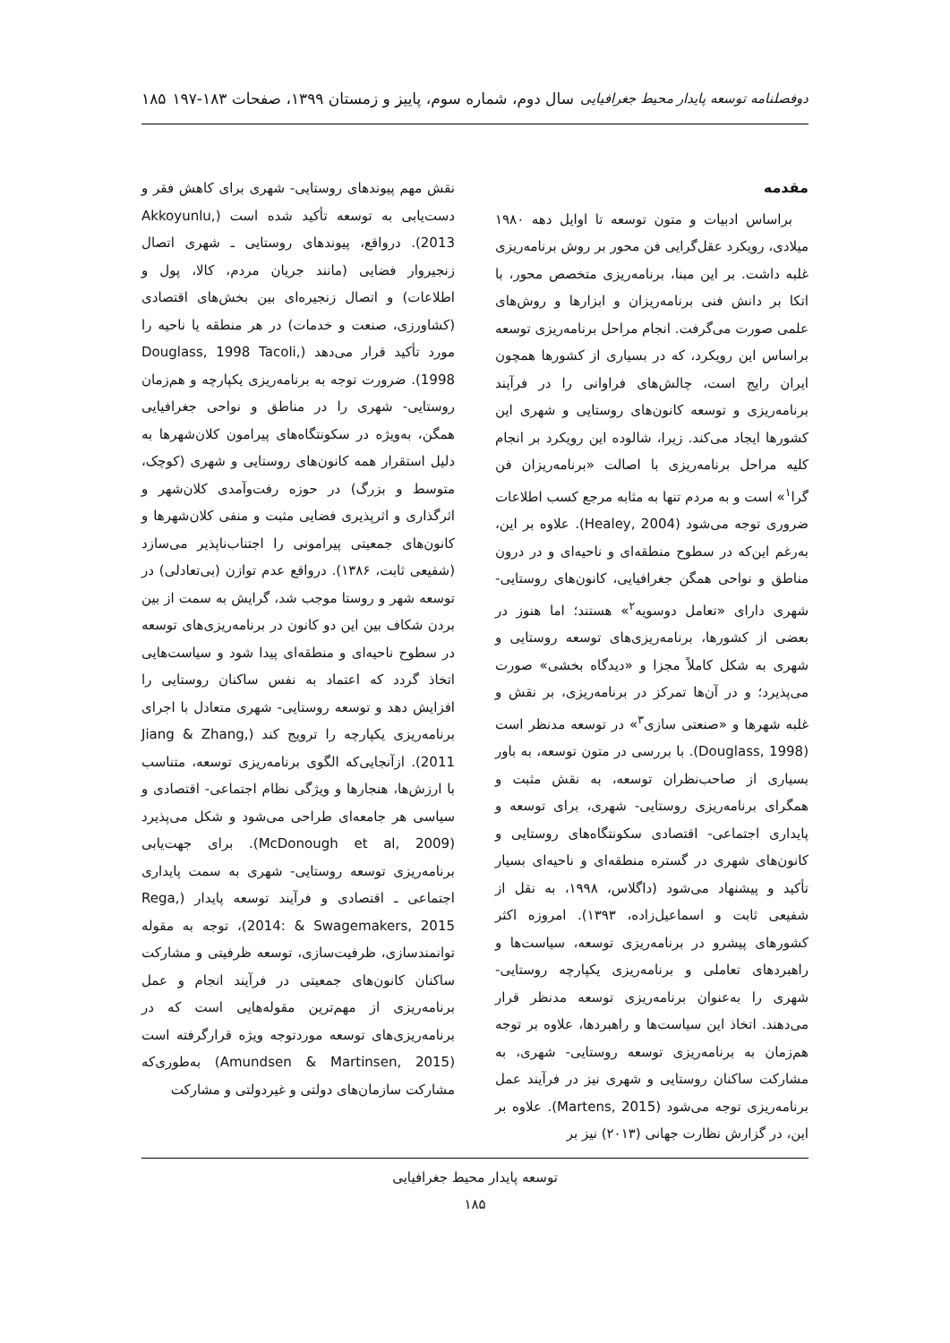دوفصلنامه توسعه پایدار محیط جغرافیایی سال دوم، شماره سوم، پاییز و زمستان ۱۳۹۹، صفحات ۱۸۳-۱۹۷ ۱۸۵
مقدمه
براساس ادبیات و متون توسعه تا اوایل دهه ۱۹۸۰ میلادی، رویکرد عقل‌گرایی فن محور بر روش برنامه‌ریزی غلبه داشت. بر این مبنا، برنامه‌ریزی متخصص محور، با اتکا بر دانش فنی برنامه‌ریزان و ابزارها و روش‌های علمی صورت می‌گرفت. انجام مراحل برنامه‌ریزی توسعه براساس این رویکرد، که در بسیاری از کشورها همچون ایران رایج است، چالش‌های فراوانی را در فرآیند برنامه‌ریزی و توسعه کانون‌های روستایی و شهری این کشورها ایجاد می‌کند. زیرا، شالوده این رویکرد بر انجام کلیه مراحل برنامه‌ریزی با اصالت «برنامه‌ریزان فن گرا<sup>۱</sup>» است و به مردم تنها به مثابه مرجع کسب اطلاعات ضروری توجه می‌شود (Healey, 2004). علاوه بر این، به‌رغم این‌که در سطوح منطقه‌ای و ناحیه‌ای و در درون مناطق و نواحی همگن جغرافیایی، کانون‌های روستایی- شهری دارای «تعامل دوسویه<sup>۲</sup>» هستند؛ اما هنوز در بعضی از کشورها، برنامه‌ریزی‌های توسعه روستایی و شهری به شکل کاملاً مجزا و «دیدگاه بخشی» صورت می‌پذیرد؛ و در آن‌ها تمرکز در برنامه‌ریزی، بر نقش و غلبه شهرها و «صنعتی سازی<sup>۳</sup>» در توسعه مدنظر است (Douglass, 1998). با بررسی در متون توسعه، به باور بسیاری از صاحب‌نظران توسعه، به نقش مثبت و همگرای برنامه‌ریزی روستایی- شهری، برای توسعه و پایداری اجتماعی- اقتصادی سکونتگاه‌های روستایی و کانون‌های شهری در گستره منطقه‌ای و ناحیه‌ای بسیار تأکید و پیشنهاد می‌شود (داگلاس، ۱۹۹۸، به نقل از شفیعی ثابت و اسماعیل‌زاده، ۱۳۹۳). امروزه اکثر کشورهای پیشرو در برنامه‌ریزی توسعه، سیاست‌ها و راهبردهای تعاملی و برنامه‌ریزی یکپارچه روستایی- شهری را به‌عنوان برنامه‌ریزی توسعه مدنظر قرار می‌دهند. اتخاذ این سیاست‌ها و راهبردها، علاوه بر توجه هم‌زمان به برنامه‌ریزی توسعه روستایی- شهری، به مشارکت ساکنان روستایی و شهری نیز در فرآیند عمل برنامه‌ریزی توجه می‌شود (Martens, 2015). علاوه بر این، در گزارش نظارت جهانی (۲۰۱۳) نیز بر
نقش مهم پیوندهای روستایی- شهری برای کاهش فقر و دست‌یابی به توسعه تأکید شده است (Akkoyunlu, 2013). درواقع، پیوندهای روستایی ـ شهری اتصال زنجیروار فضایی (مانند جریان مردم، کالا، پول و اطلاعات) و اتصال زنجیره‌ای بین بخش‌های اقتصادی (کشاورزی، صنعت و خدمات) در هر منطقه یا ناحیه را مورد تأکید قرار می‌دهد (Douglass, 1998 Tacoli, 1998). ضرورت توجه به برنامه‌ریزی یکپارچه و هم‌زمان روستایی- شهری را در مناطق و نواحی جغرافیایی همگن، به‌ویژه در سکونتگاه‌های پیرامون کلان‌شهرها به دلیل استقرار همه کانون‌های روستایی و شهری (کوچک، متوسط و بزرگ) در حوزه رفت‌وآمدی کلان‌شهر و اثرگذاری و اثرپذیری فضایی مثبت و منفی کلان‌شهرها و کانون‌های جمعیتی پیرامونی را اجتناب‌ناپذیر می‌سازد (شفیعی ثابت، ۱۳۸۶). درواقع عدم توازن (بی‌تعادلی) در توسعه شهر و روستا موجب شد، گرایش به سمت از بین بردن شکاف بین این دو کانون در برنامه‌ریزی‌های توسعه در سطوح ناحیه‌ای و منطقه‌ای پیدا شود و سیاست‌هایی اتخاذ گردد که اعتماد به نفس ساکنان روستایی را افزایش دهد و توسعه روستایی- شهری متعادل با اجرای برنامه‌ریزی یکپارچه را ترویج کند (Jiang & Zhang, 2011). ازآنجایی‌که الگوی برنامه‌ریزی توسعه، متناسب با ارزش‌ها، هنجارها و ویژگی نظام اجتماعی- اقتصادی و سیاسی هر جامعه‌ای طراحی می‌شود و شکل می‌پذیرد (McDonough et al, 2009). برای جهت‌یابی برنامه‌ریزی توسعه روستایی- شهری به سمت پایداری اجتماعی ـ اقتصادی و فرآیند توسعه پایدار (Rega, 2014: & Swagemakers, 2015)، توجه به مقوله توانمندسازی، ظرفیت‌سازی، توسعه ظرفیتی و مشارکت ساکنان کانون‌های جمعیتی در فرآیند انجام و عمل برنامه‌ریزی از مهم‌ترین مقوله‌هایی است که در برنامه‌ریزی‌های توسعه موردتوجه ویژه قرارگرفته است (Amundsen & Martinsen, 2015) به‌طوری‌که مشارکت سازمان‌های دولتی و غیردولتی و مشارکت
توسعه پایدار محیط جغرافیایی
۱۸۵